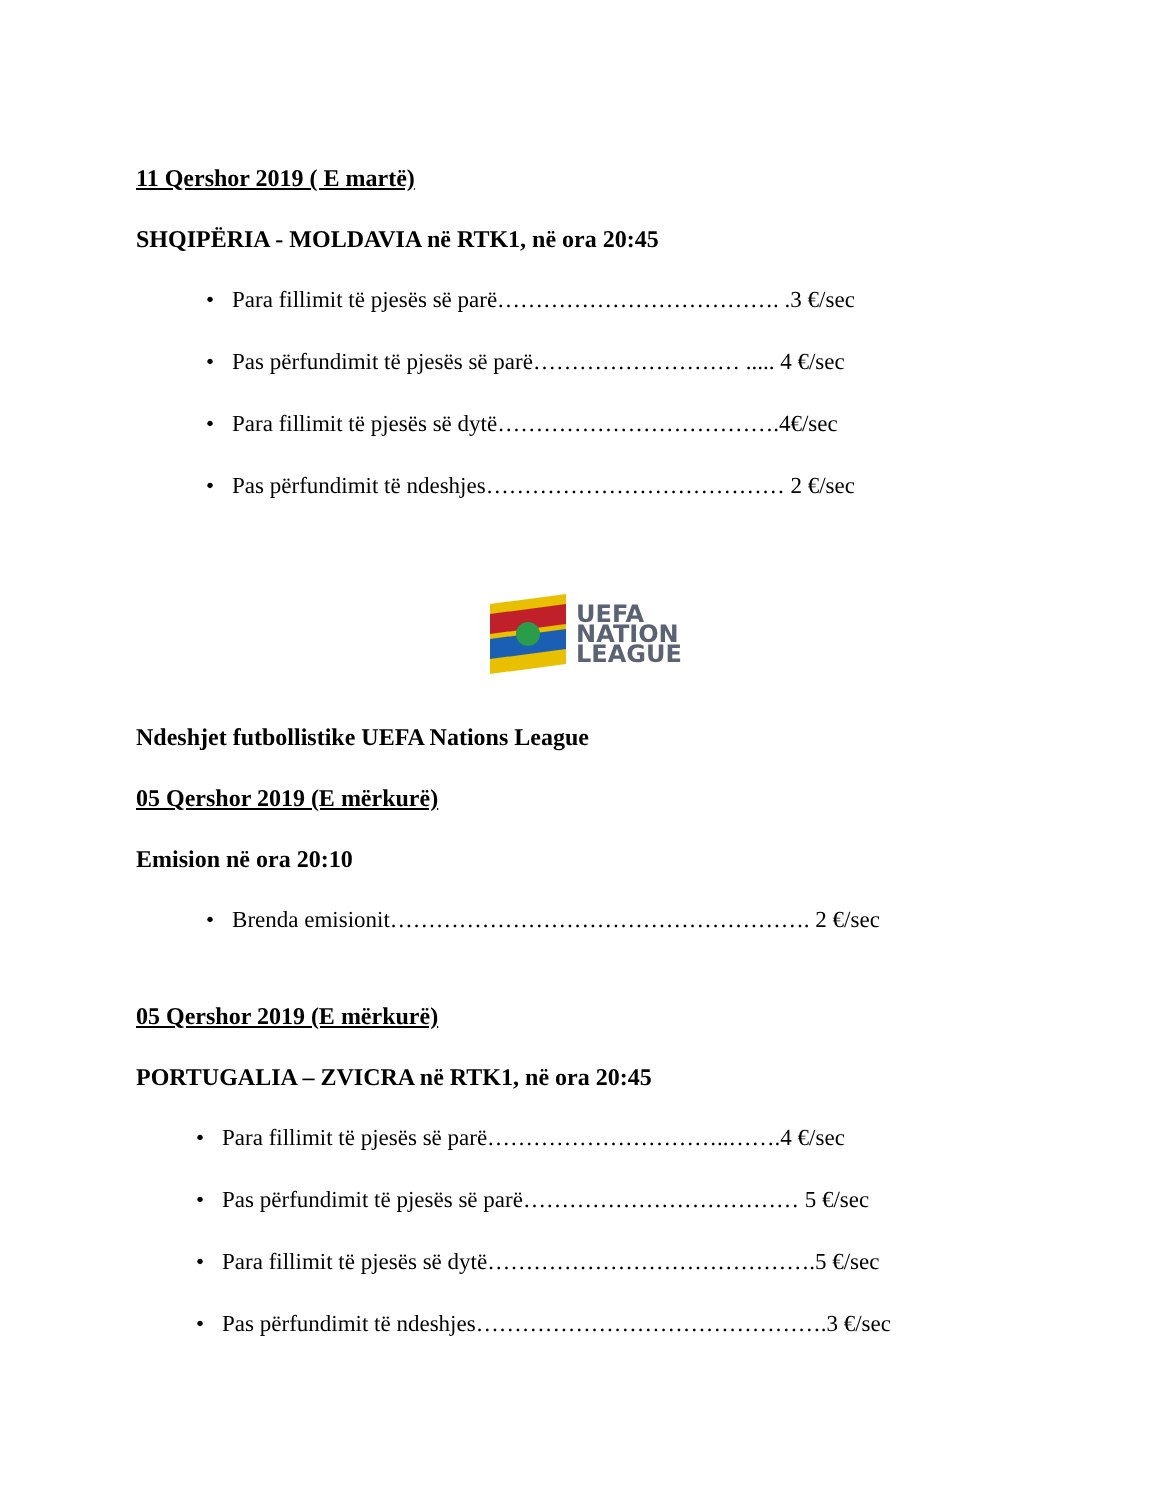11 Qershor 2019 ( E martë)
SHQIPËRIA - MOLDAVIA në RTK1, në ora 20:45
• Para fillimit të pjesës së parë………………………………. .3 €/sec
• Pas përfundimit të pjesës së parë……………………… ..... 4 €/sec
• Para fillimit të pjesës së dytë……………………………….4€/sec
• Pas përfundimit të ndeshjes………………………………… 2 €/sec
UEFA
NATION
LEAGUE
Ndeshjet futbollistike UEFA Nations League
05 Qershor 2019 (E mërkurë)
Emision në ora 20:10
• Brenda emisionit………………………………………………. 2 €/sec
05 Qershor 2019 (E mërkurë)
PORTUGALIA – ZVICRA në RTK1, në ora 20:45
• Para fillimit të pjesës së parë…………………………..…….4 €/sec
• Pas përfundimit të pjesës së parë……………………………… 5 €/sec
• Para fillimit të pjesës së dytë…………………………………….5 €/sec
• Pas përfundimit të ndeshjes……………………………………….3 €/sec